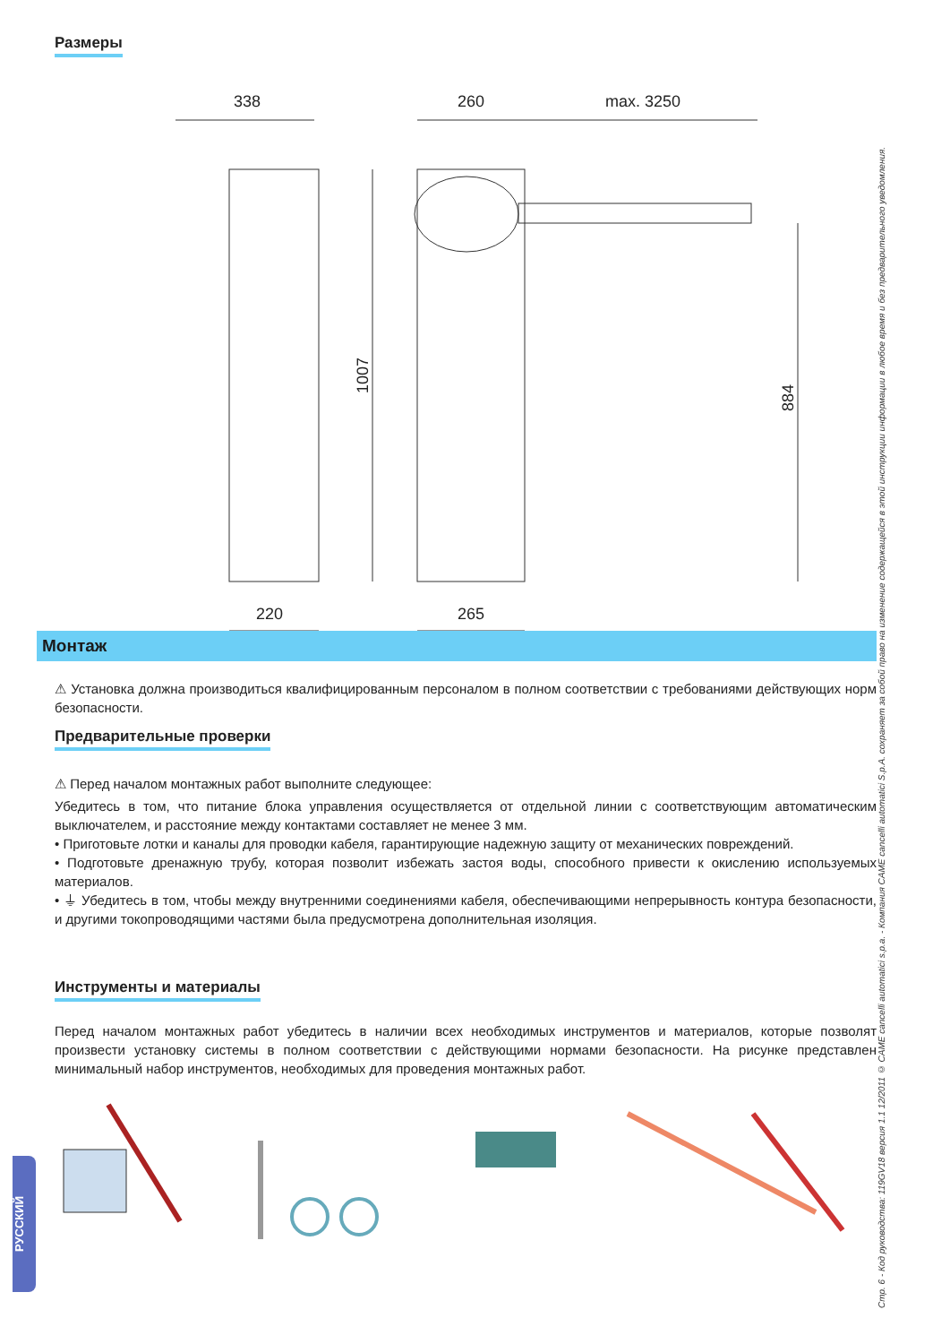Размеры
338
260
max. 3250
220
265
1007
884
Монтаж
⚠ Установка должна производиться квалифицированным персоналом в полном соответствии с требованиями действующих норм безопасности.
Предварительные проверки
⚠ Перед началом монтажных работ выполните следующее:
Убедитесь в том, что питание блока управления осуществляется от отдельной линии с соответствующим автоматическим выключателем, и расстояние между контактами составляет не менее 3 мм.
• Приготовьте лотки и каналы для проводки кабеля, гарантирующие надежную защиту от механических повреждений.
• Подготовьте дренажную трубу, которая позволит избежать застоя воды, способного привести к окислению используемых материалов.
• ⏚ Убедитесь в том, чтобы между внутренними соединениями кабеля, обеспечивающими непрерывность контура безопасности, и другими токопроводящими частями была предусмотрена дополнительная изоляция.
Инструменты и материалы
Перед началом монтажных работ убедитесь в наличии всех необходимых инструментов и материалов, которые позволят произвести установку системы в полном соответствии с действующими нормами безопасности. На рисунке представлен минимальный набор инструментов, необходимых для проведения монтажных работ.
Стр. 6 - Код руководства: 119GV18 версия 1.1 12/2011 © CAME cancelli automatici s.p.a. - Компания CAME cancelli automatici S.p.A. сохраняет за собой право на изменение содержащейся в этой инструкции информации в любое время и без предварительного уведомления.
РУССКИЙ